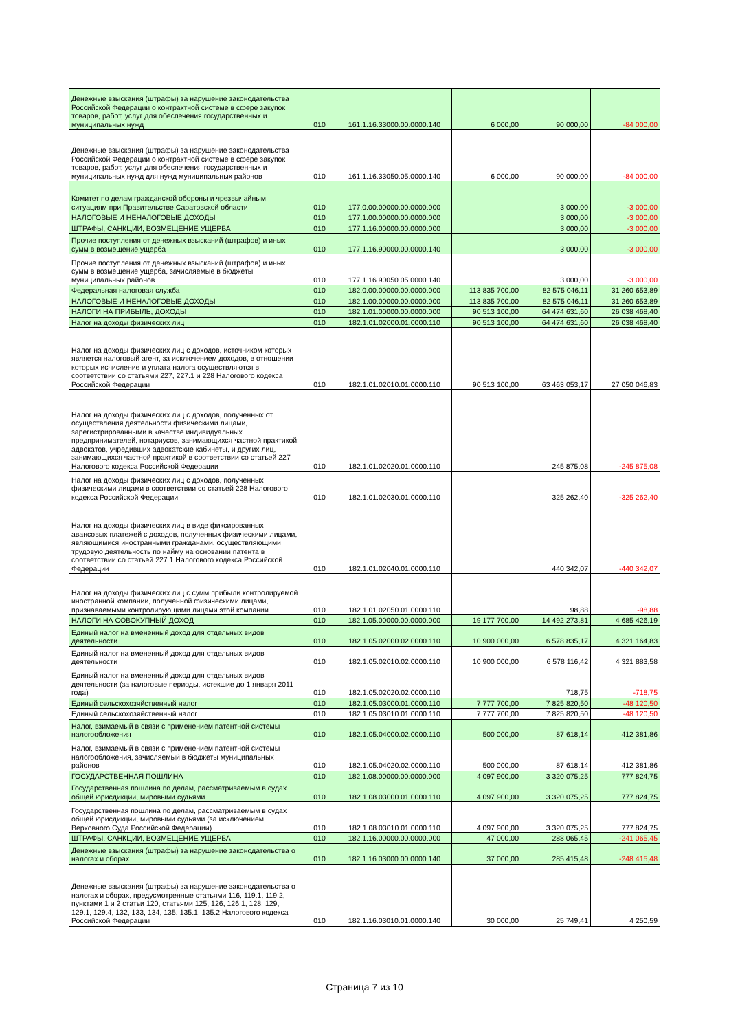| Денежные взыскания (штрафы) за нарушение законодательства Российской Федерации о контрактной системе в сфере закупок товаров, работ, услуг для обеспечения государственных и муниципальных нужд | 010 | 161.1.16.33000.00.0000.140 | 6 000,00 | 90 000,00 | -84 000,00 |
| Денежные взыскания (штрафы) за нарушение законодательства Российской Федерации о контрактной системе в сфере закупок товаров, работ, услуг для обеспечения государственных и муниципальных нужд для нужд муниципальных районов | 010 | 161.1.16.33050.05.0000.140 | 6 000,00 | 90 000,00 | -84 000,00 |
| Комитет по делам гражданской обороны и чрезвычайным ситуациям при Правительстве Саратовской области | 010 | 177.0.00.00000.00.0000.000 | | 3 000,00 | -3 000,00 |
| НАЛОГОВЫЕ И НЕНАЛОГОВЫЕ ДОХОДЫ | 010 | 177.1.00.00000.00.0000.000 | | 3 000,00 | -3 000,00 |
| ШТРАФЫ, САНКЦИИ, ВОЗМЕЩЕНИЕ УЩЕРБА | 010 | 177.1.16.00000.00.0000.000 | | 3 000,00 | -3 000,00 |
| Прочие поступления от денежных взысканий (штрафов) и иных сумм в возмещение ущерба | 010 | 177.1.16.90000.00.0000.140 | | 3 000,00 | -3 000,00 |
| Прочие поступления от денежных взысканий (штрафов) и иных сумм в возмещение ущерба, зачисляемые в бюджеты муниципальных районов | 010 | 177.1.16.90050.05.0000.140 | | 3 000,00 | -3 000,00 |
| Федеральная налоговая служба | 010 | 182.0.00.00000.00.0000.000 | 113 835 700,00 | 82 575 046,11 | 31 260 653,89 |
| НАЛОГОВЫЕ И НЕНАЛОГОВЫЕ ДОХОДЫ | 010 | 182.1.00.00000.00.0000.000 | 113 835 700,00 | 82 575 046,11 | 31 260 653,89 |
| НАЛОГИ НА ПРИБЫЛЬ, ДОХОДЫ | 010 | 182.1.01.00000.00.0000.000 | 90 513 100,00 | 64 474 631,60 | 26 038 468,40 |
| Налог на доходы физических лиц | 010 | 182.1.01.02000.01.0000.110 | 90 513 100,00 | 64 474 631,60 | 26 038 468,40 |
| Налог на доходы физических лиц с доходов, источником которых является налоговый агент, за исключением доходов, в отношении которых исчисление и уплата налога осуществляются в соответствии со статьями 227, 227.1 и 228 Налогового кодекса Российской Федерации | 010 | 182.1.01.02010.01.0000.110 | 90 513 100,00 | 63 463 053,17 | 27 050 046,83 |
| Налог на доходы физических лиц с доходов, полученных от осуществления деятельности физическими лицами, зарегистрированными в качестве индивидуальных предпринимателей, нотариусов, занимающихся частной практикой, адвокатов, учредивших адвокатские кабинеты, и других лиц, занимающихся частной практикой в соответствии со статьей 227 Налогового кодекса Российской Федерации | 010 | 182.1.01.02020.01.0000.110 | | 245 875,08 | -245 875,08 |
| Налог на доходы физических лиц с доходов, полученных физическими лицами в соответствии со статьей 228 Налогового кодекса Российской Федерации | 010 | 182.1.01.02030.01.0000.110 | | 325 262,40 | -325 262,40 |
| Налог на доходы физических лиц в виде фиксированных авансовых платежей с доходов, полученных физическими лицами, являющимися иностранными гражданами, осуществляющими трудовую деятельность по найму на основании патента в соответствии со статьей 227.1 Налогового кодекса Российской Федерации | 010 | 182.1.01.02040.01.0000.110 | | 440 342,07 | -440 342,07 |
| Налог на доходы физических лиц с сумм прибыли контролируемой иностранной компании, полученной физическими лицами, признаваемыми контролирующими лицами этой компании | 010 | 182.1.01.02050.01.0000.110 | | 98,88 | -98,88 |
| НАЛОГИ НА СОВОКУПНЫЙ ДОХОД | 010 | 182.1.05.00000.00.0000.000 | 19 177 700,00 | 14 492 273,81 | 4 685 426,19 |
| Единый налог на вмененный доход для отдельных видов деятельности | 010 | 182.1.05.02000.02.0000.110 | 10 900 000,00 | 6 578 835,17 | 4 321 164,83 |
| Единый налог на вмененный доход для отдельных видов деятельности | 010 | 182.1.05.02010.02.0000.110 | 10 900 000,00 | 6 578 116,42 | 4 321 883,58 |
| Единый налог на вмененный доход для отдельных видов деятельности (за налоговые периоды, истекшие до 1 января 2011 года) | 010 | 182.1.05.02020.02.0000.110 | | 718,75 | -718,75 |
| Единый сельскохозяйственный налог | 010 | 182.1.05.03000.01.0000.110 | 7 777 700,00 | 7 825 820,50 | -48 120,50 |
| Единый сельскохозяйственный налог | 010 | 182.1.05.03010.01.0000.110 | 7 777 700,00 | 7 825 820,50 | -48 120,50 |
| Налог, взимаемый в связи с применением патентной системы налогообложения | 010 | 182.1.05.04000.02.0000.110 | 500 000,00 | 87 618,14 | 412 381,86 |
| Налог, взимаемый в связи с применением патентной системы налогообложения, зачисляемый в бюджеты муниципальных районов | 010 | 182.1.05.04020.02.0000.110 | 500 000,00 | 87 618,14 | 412 381,86 |
| ГОСУДАРСТВЕННАЯ ПОШЛИНА | 010 | 182.1.08.00000.00.0000.000 | 4 097 900,00 | 3 320 075,25 | 777 824,75 |
| Государственная пошлина по делам, рассматриваемым в судах общей юрисдикции, мировыми судьями | 010 | 182.1.08.03000.01.0000.110 | 4 097 900,00 | 3 320 075,25 | 777 824,75 |
| Государственная пошлина по делам, рассматриваемым в судах общей юрисдикции, мировыми судьями (за исключением Верховного Суда Российской Федерации) | 010 | 182.1.08.03010.01.0000.110 | 4 097 900,00 | 3 320 075,25 | 777 824,75 |
| ШТРАФЫ, САНКЦИИ, ВОЗМЕЩЕНИЕ УЩЕРБА | 010 | 182.1.16.00000.00.0000.000 | 47 000,00 | 288 065,45 | -241 065,45 |
| Денежные взыскания (штрафы) за нарушение законодательства о налогах и сборах | 010 | 182.1.16.03000.00.0000.140 | 37 000,00 | 285 415,48 | -248 415,48 |
| Денежные взыскания (штрафы) за нарушение законодательства о налогах и сборах, предусмотренные статьями 116, 119.1, 119.2, пунктами 1 и 2 статьи 120, статьями 125, 126, 126.1, 128, 129, 129.1, 129.4, 132, 133, 134, 135, 135.1, 135.2 Налогового кодекса Российской Федерации | 010 | 182.1.16.03010.01.0000.140 | 30 000,00 | 25 749,41 | 4 250,59 |
Страница 7 из 10